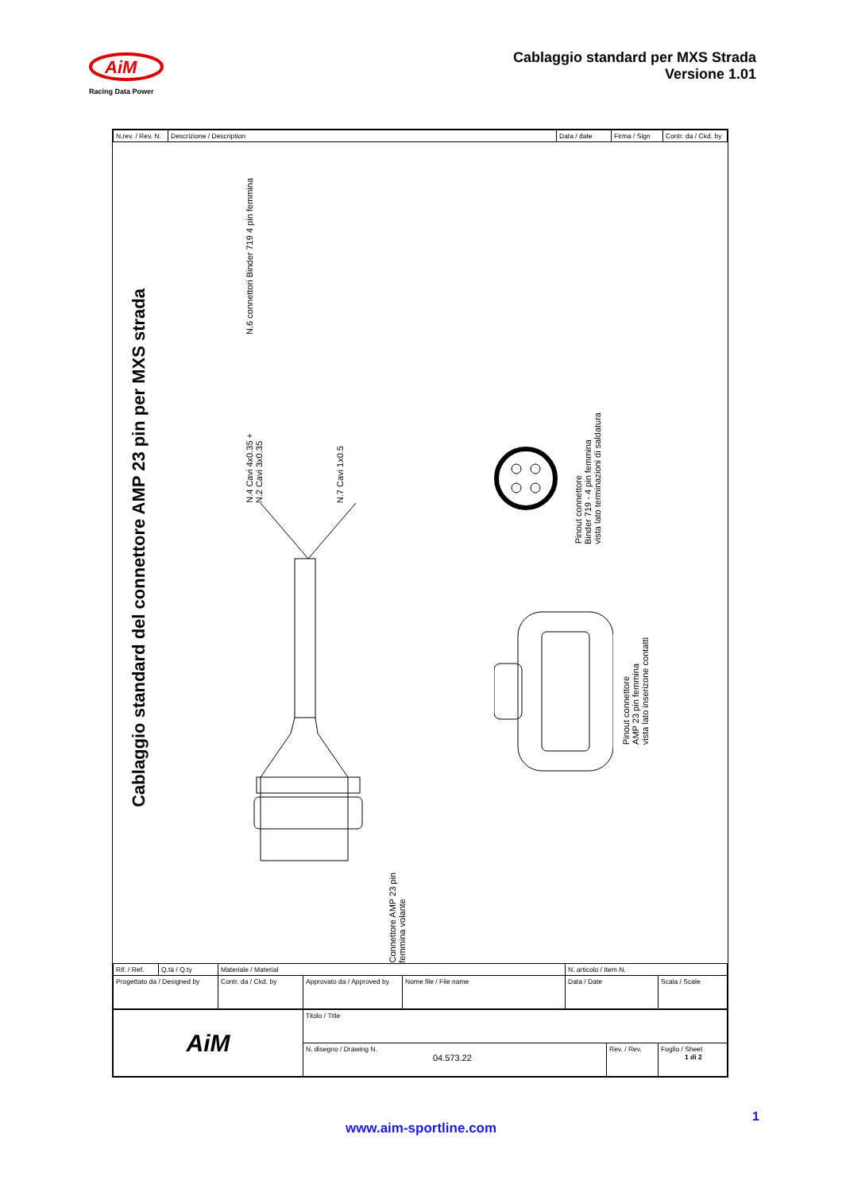AiM
Racing Data Power
Cablaggio standard per MXS Strada
Versione 1.01
| N.rev. / Rev. N. | Descrizione / Description | Data / date | Firma / Sign | Contr. da / Ckd. by |
| --- | --- | --- | --- | --- |
Cablaggio standard del connettore AMP 23 pin per MXS strada
N.6 connettori Binder 719 4 pin femmina
N.4 Cavi 4x0.35 +
N.2 Cavi 3x0.35
N.7 Cavi 1x0.5
Connettore AMP 23 pin
femmina volante
Pinout connettore
Binder 719 - 4 pin femmina
vista lato terminazioni di saldatura
Pinout connettore
AMP 23 pin femmina
vista lato inserizone contatti
| Rif. / Ref. | Q.tà / Q.ty | Materiale / Material | | | N. articolo / Item N. | |
| Progettato da / Designed by | | Contr. da / Ckd. by | Approvato da / Approved by | Nome file / File name | Data / Date | Scala / Scale |
| AiM | Titolo / Title | | |
| | N. disegno / Drawing N. 04.573.22 | Rev. / Rev. | Foglio / Sheet 1 di 2 |
1
www.aim-sportline.com